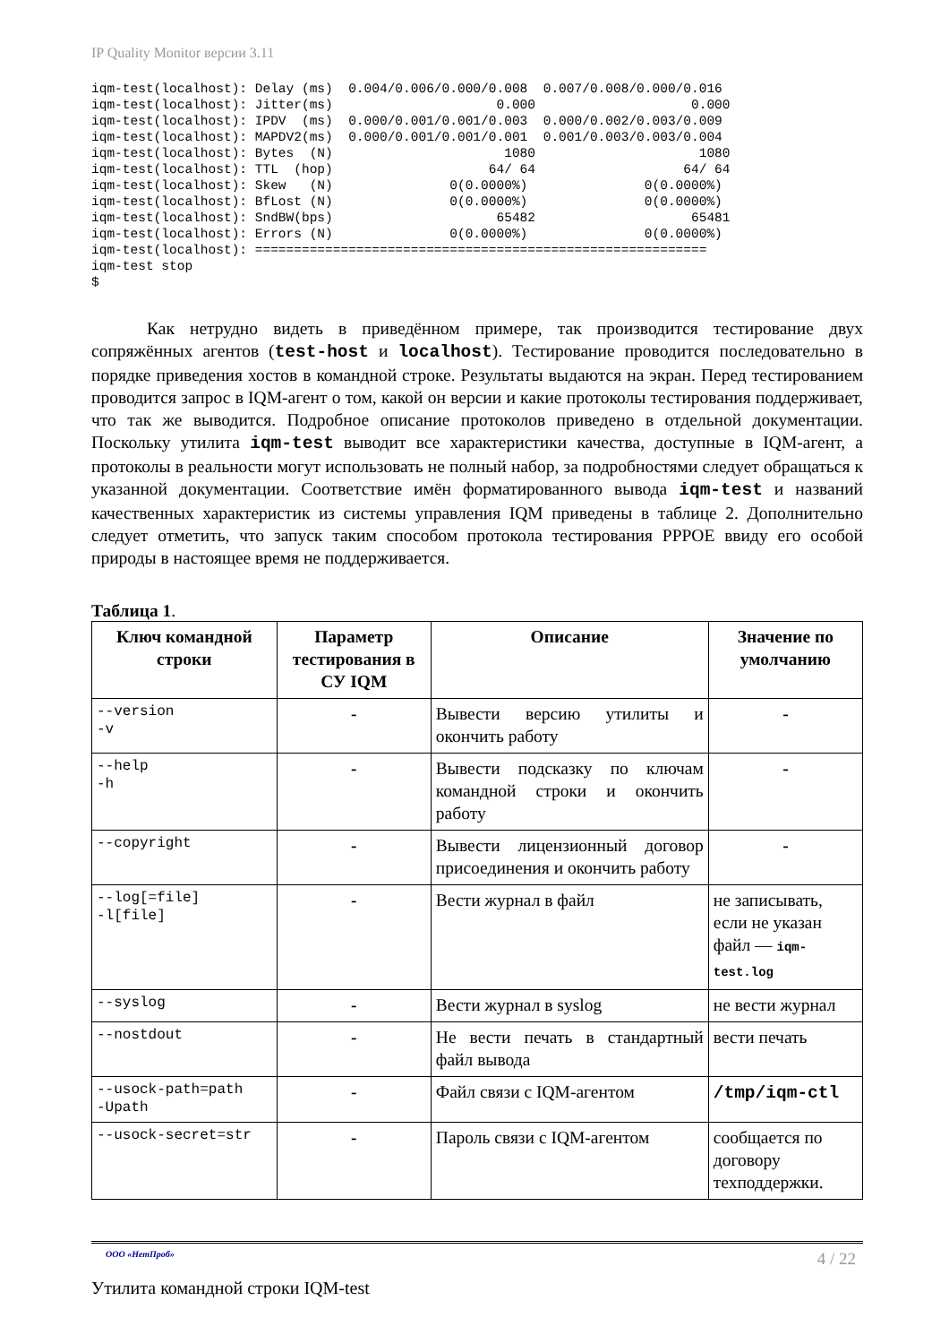IP Quality Monitor версии 3.11
iqm-test(localhost): Delay (ms)  0.004/0.006/0.000/0.008  0.007/0.008/0.000/0.016
iqm-test(localhost): Jitter(ms)                     0.000                    0.000
iqm-test(localhost): IPDV  (ms)  0.000/0.001/0.001/0.003  0.000/0.002/0.003/0.009
iqm-test(localhost): MAPDV2(ms)  0.000/0.001/0.001/0.001  0.001/0.003/0.003/0.004
iqm-test(localhost): Bytes  (N)                      1080                     1080
iqm-test(localhost): TTL  (hop)                    64/ 64                   64/ 64
iqm-test(localhost): Skew   (N)               0(0.0000%)               0(0.0000%)
iqm-test(localhost): BfLost (N)               0(0.0000%)               0(0.0000%)
iqm-test(localhost): SndBW(bps)                     65482                    65481
iqm-test(localhost): Errors (N)               0(0.0000%)               0(0.0000%)
iqm-test(localhost): ==========================================================
iqm-test stop
$
Как нетрудно видеть в приведённом примере, так производится тестирование двух сопряжённых агентов (test-host и localhost). Тестирование проводится последовательно в порядке приведения хостов в командной строке. Результаты выдаются на экран. Перед тестированием проводится запрос в IQM-агент о том, какой он версии и какие протоколы тестирования поддерживает, что так же выводится. Подробное описание протоколов приведено в отдельной документации. Поскольку утилита iqm-test выводит все характеристики качества, доступные в IQM-агент, а протоколы в реальности могут использовать не полный набор, за подробностями следует обращаться к указанной документации. Соответствие имён форматированного вывода iqm-test и названий качественных характеристик из системы управления IQM приведены в таблице 2. Дополнительно следует отметить, что запуск таким способом протокола тестирования PPPOE ввиду его особой природы в настоящее время не поддерживается.
Таблица 1.
| Ключ командной строки | Параметр тестирования в СУ IQM | Описание | Значение по умолчанию |
| --- | --- | --- | --- |
| --version -v | - | Вывести версию утилиты и окончить работу | - |
| --help -h | - | Вывести подсказку по ключам командной строки и окончить работу | - |
| --copyright | - | Вывести лицензионный договор присоединения и окончить работу | - |
| --log[=file] -l[file] | - | Вести журнал в файл | не записывать, если не указан файл — iqm-test.log |
| --syslog | - | Вести журнал в syslog | не вести журнал |
| --nostdout | - | Не вести печать в стандартный файл вывода | вести печать |
| --usock-path=path -Upath | - | Файл связи с IQM-агентом | /tmp/iqm-ctl |
| --usock-secret=str | - | Пароль связи с IQM-агентом | сообщается по договору техподдержки. |
ООО «НетПроб» 4 / 22
Утилита командной строки IQM-test